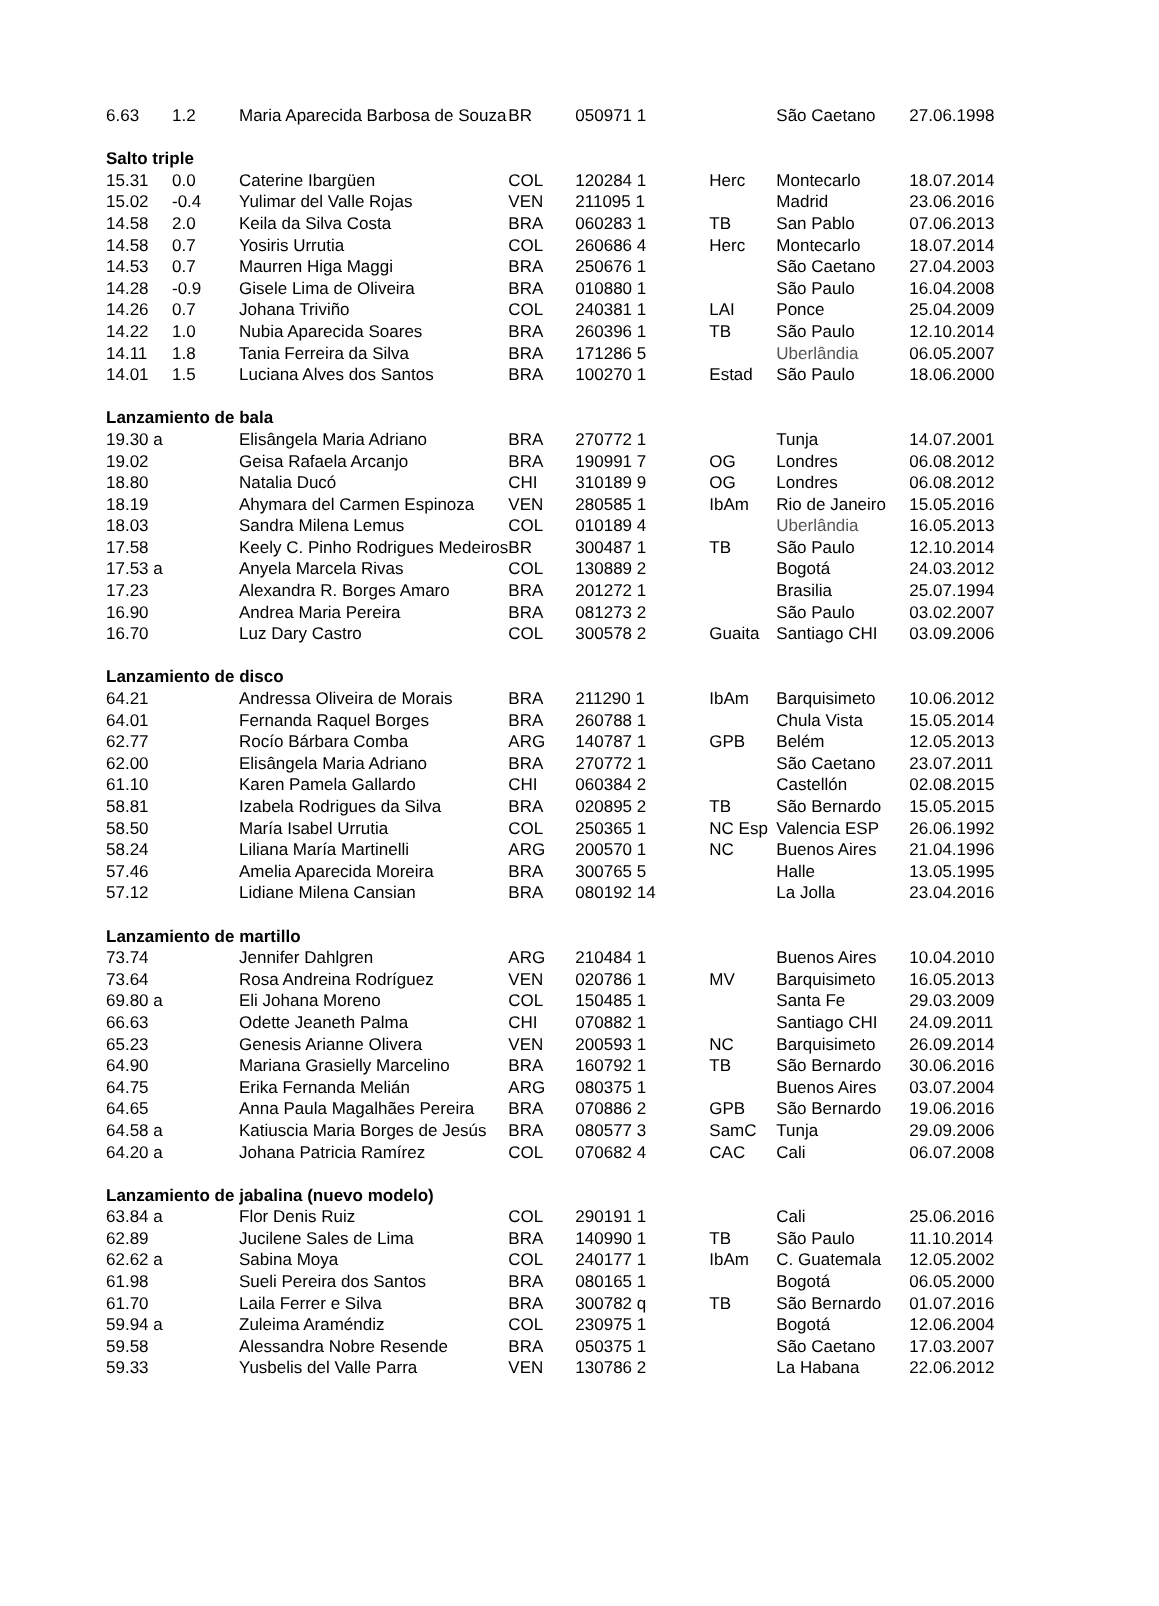| 6.63 | 1.2 | Maria Aparecida Barbosa de Souza | BR | 050971 1 | | São Caetano | 27.06.1998 |
| Salto triple | | | | | | | |
| 15.31 | 0.0 | Caterine Ibargüen | COL | 120284 1 | Herc | Montecarlo | 18.07.2014 |
| 15.02 | -0.4 | Yulimar del Valle Rojas | VEN | 211095 1 | | Madrid | 23.06.2016 |
| 14.58 | 2.0 | Keila da Silva Costa | BRA | 060283 1 | TB | San Pablo | 07.06.2013 |
| 14.58 | 0.7 | Yosiris Urrutia | COL | 260686 4 | Herc | Montecarlo | 18.07.2014 |
| 14.53 | 0.7 | Maurren Higa Maggi | BRA | 250676 1 | | São Caetano | 27.04.2003 |
| 14.28 | -0.9 | Gisele Lima de Oliveira | BRA | 010880 1 | | São Paulo | 16.04.2008 |
| 14.26 | 0.7 | Johana Triviño | COL | 240381 1 | LAI | Ponce | 25.04.2009 |
| 14.22 | 1.0 | Nubia Aparecida Soares | BRA | 260396 1 | TB | São Paulo | 12.10.2014 |
| 14.11 | 1.8 | Tania Ferreira da Silva | BRA | 171286 5 | | Uberlândia | 06.05.2007 |
| 14.01 | 1.5 | Luciana Alves dos Santos | BRA | 100270 1 | Estad | São Paulo | 18.06.2000 |
| Lanzamiento de bala | | | | | | | |
| 19.30 a | | Elisângela Maria Adriano | BRA | 270772 1 | | Tunja | 14.07.2001 |
| 19.02 | | Geisa Rafaela Arcanjo | BRA | 190991 7 | OG | Londres | 06.08.2012 |
| 18.80 | | Natalia Ducó | CHI | 310189 9 | OG | Londres | 06.08.2012 |
| 18.19 | | Ahymara del Carmen Espinoza | VEN | 280585 1 | IbAm | Rio de Janeiro | 15.05.2016 |
| 18.03 | | Sandra Milena Lemus | COL | 010189 4 | | Uberlândia | 16.05.2013 |
| 17.58 | | Keely C. Pinho Rodrigues Medeiros | BR | 300487 1 | TB | São Paulo | 12.10.2014 |
| 17.53 a | | Anyela Marcela Rivas | COL | 130889 2 | | Bogotá | 24.03.2012 |
| 17.23 | | Alexandra R. Borges Amaro | BRA | 201272 1 | | Brasilia | 25.07.1994 |
| 16.90 | | Andrea Maria Pereira | BRA | 081273 2 | | São Paulo | 03.02.2007 |
| 16.70 | | Luz Dary Castro | COL | 300578 2 | Guaita | Santiago CHI | 03.09.2006 |
| Lanzamiento de disco | | | | | | | |
| 64.21 | | Andressa Oliveira de Morais | BRA | 211290 1 | IbAm | Barquisimeto | 10.06.2012 |
| 64.01 | | Fernanda Raquel Borges | BRA | 260788 1 | | Chula Vista | 15.05.2014 |
| 62.77 | | Rocío Bárbara Comba | ARG | 140787 1 | GPB | Belém | 12.05.2013 |
| 62.00 | | Elisângela Maria Adriano | BRA | 270772 1 | | São Caetano | 23.07.2011 |
| 61.10 | | Karen Pamela Gallardo | CHI | 060384 2 | | Castellón | 02.08.2015 |
| 58.81 | | Izabela Rodrigues da Silva | BRA | 020895 2 | TB | São Bernardo | 15.05.2015 |
| 58.50 | | María Isabel Urrutia | COL | 250365 1 | NC Esp | Valencia ESP | 26.06.1992 |
| 58.24 | | Liliana María Martinelli | ARG | 200570 1 | NC | Buenos Aires | 21.04.1996 |
| 57.46 | | Amelia Aparecida Moreira | BRA | 300765 5 | | Halle | 13.05.1995 |
| 57.12 | | Lidiane Milena Cansian | BRA | 080192 14 | | La Jolla | 23.04.2016 |
| Lanzamiento de martillo | | | | | | | |
| 73.74 | | Jennifer Dahlgren | ARG | 210484 1 | | Buenos Aires | 10.04.2010 |
| 73.64 | | Rosa Andreina Rodríguez | VEN | 020786 1 | MV | Barquisimeto | 16.05.2013 |
| 69.80 a | | Eli Johana Moreno | COL | 150485 1 | | Santa Fe | 29.03.2009 |
| 66.63 | | Odette Jeaneth Palma | CHI | 070882 1 | | Santiago CHI | 24.09.2011 |
| 65.23 | | Genesis Arianne Olivera | VEN | 200593 1 | NC | Barquisimeto | 26.09.2014 |
| 64.90 | | Mariana Grasielly Marcelino | BRA | 160792 1 | TB | São Bernardo | 30.06.2016 |
| 64.75 | | Erika Fernanda Melián | ARG | 080375 1 | | Buenos Aires | 03.07.2004 |
| 64.65 | | Anna Paula Magalhães Pereira | BRA | 070886 2 | GPB | São Bernardo | 19.06.2016 |
| 64.58 a | | Katiuscia Maria Borges de Jesús | BRA | 080577 3 | SamC | Tunja | 29.09.2006 |
| 64.20 a | | Johana Patricia Ramírez | COL | 070682 4 | CAC | Cali | 06.07.2008 |
| Lanzamiento de jabalina (nuevo modelo) | | | | | | | |
| 63.84 a | | Flor Denis Ruiz | COL | 290191 1 | | Cali | 25.06.2016 |
| 62.89 | | Jucilene Sales de Lima | BRA | 140990 1 | TB | São Paulo | 11.10.2014 |
| 62.62 a | | Sabina Moya | COL | 240177 1 | IbAm | C. Guatemala | 12.05.2002 |
| 61.98 | | Sueli Pereira dos Santos | BRA | 080165 1 | | Bogotá | 06.05.2000 |
| 61.70 | | Laila Ferrer e Silva | BRA | 300782 q | TB | São Bernardo | 01.07.2016 |
| 59.94 a | | Zuleima Araméndiz | COL | 230975 1 | | Bogotá | 12.06.2004 |
| 59.58 | | Alessandra Nobre Resende | BRA | 050375 1 | | São Caetano | 17.03.2007 |
| 59.33 | | Yusbelis del Valle Parra | VEN | 130786 2 | | La Habana | 22.06.2012 |